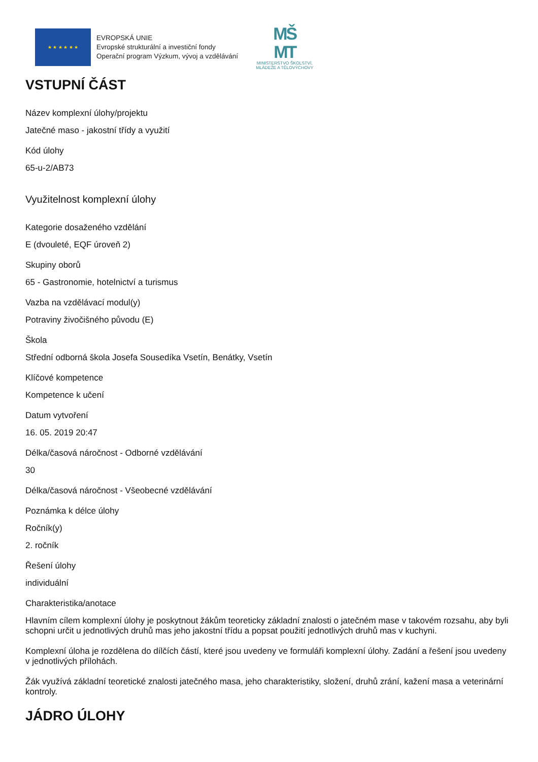★ ★ ★ ★ ★ ★
EVROPSKÁ UNIE
Evropské strukturální a investiční fondy
Operační program Výzkum, vývoj a vzdělávání
MŠ
MT
MINISTERSTVO ŠKOLSTVÍ,
MLÁDEŽE A TĚLOVÝCHOVY
VSTUPNÍ ČÁST
Název komplexní úlohy/projektu
Jatečné maso - jakostní třídy a využití
Kód úlohy
65-u-2/AB73
Využitelnost komplexní úlohy
Kategorie dosaženého vzdělání
E (dvouleté, EQF úroveň 2)
Skupiny oborů
65 - Gastronomie, hotelnictví a turismus
Vazba na vzdělávací modul(y)
Potraviny živočišného původu (E)
Škola
Střední odborná škola Josefa Sousedíka Vsetín, Benátky, Vsetín
Klíčové kompetence
Kompetence k učení
Datum vytvoření
16. 05. 2019 20:47
Délka/časová náročnost - Odborné vzdělávání
30
Délka/časová náročnost - Všeobecné vzdělávání
Poznámka k délce úlohy
Ročník(y)
2. ročník
Řešení úlohy
individuální
Charakteristika/anotace
Hlavním cílem komplexní úlohy je poskytnout žákům teoreticky základní znalosti o jatečném mase v takovém rozsahu, aby byli schopni určit u jednotlivých druhů mas jeho jakostní třídu a popsat použití jednotlivých druhů mas v kuchyni.
Komplexní úloha je rozdělena do dílčích částí, které jsou uvedeny ve formuláři komplexní úlohy. Zadání a řešení jsou uvedeny v jednotlivých přílohách.
Žák využívá základní teoretické znalosti jatečného masa, jeho charakteristiky, složení, druhů zrání, kažení masa a veterinární kontroly.
JÁDRO ÚLOHY